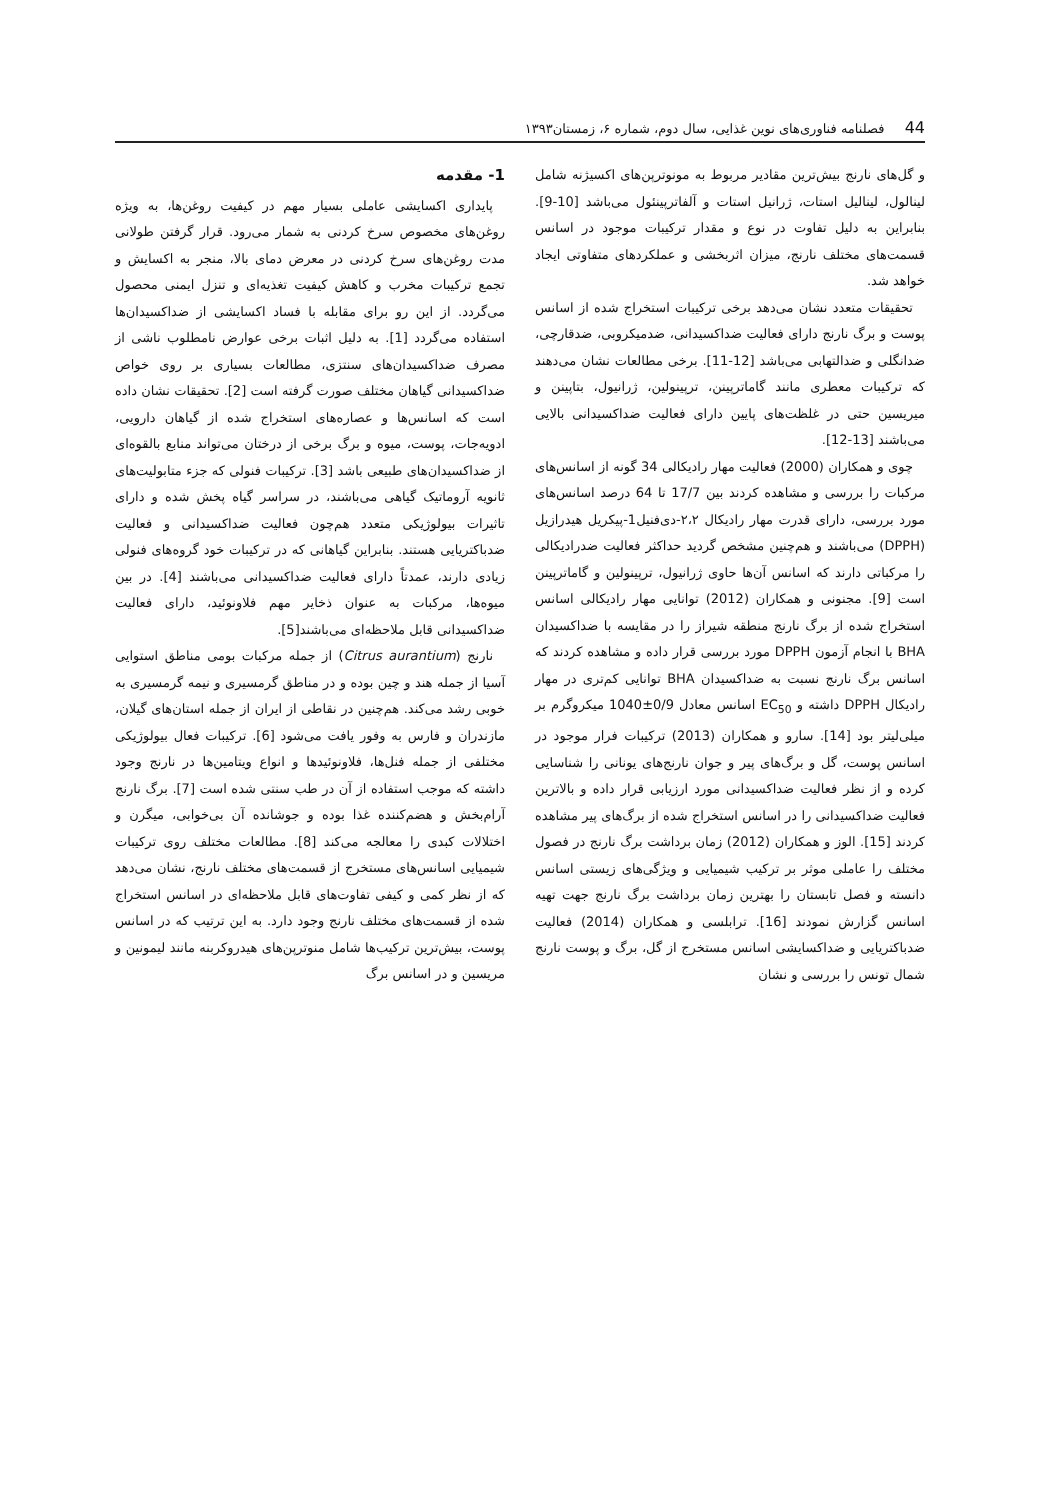44 فصلنامه فناوری‌های نوین غذایی، سال دوم، شماره ۶، زمستان۱۳۹۳
1- مقدمه
پایداری اکسایشی عاملی بسیار مهم در کیفیت روغن‌ها، به ویژه روغن‌های مخصوص سرخ کردنی به شمار می‌رود. قرار گرفتن طولانی مدت روغن‌های سرخ کردنی در معرض دمای بالا، منجر به اکسایش و تجمع ترکیبات مخرب و کاهش کیفیت تغذیه‌ای و تنزل ایمنی محصول می‌گردد. از این رو برای مقابله با فساد اکسایشی از ضداکسیدان‌ها استفاده می‌گردد [1]. به دلیل اثبات برخی عوارض نامطلوب ناشی از مصرف ضداکسیدان‌های سنتزی، مطالعات بسیاری بر روی خواص ضداکسیدانی گیاهان مختلف صورت گرفته است [2]. تحقیقات نشان داده است که اسانس‌ها و عصاره‌های استخراج شده از گیاهان دارویی، ادویه‌جات، پوست، میوه و برگ برخی از درختان می‌تواند منابع بالقوه‌ای از ضداکسیدان‌های طبیعی باشد [3]. ترکیبات فنولی که جزء متابولیت‌های ثانویه آروماتیک گیاهی می‌باشند، در سراسر گیاه پخش شده و دارای تاثیرات بیولوژیکی متعدد هم‌چون فعالیت ضداکسیدانی و فعالیت ضدباکتریایی هستند. بنابراین گیاهانی که در ترکیبات خود گروه‌های فنولی زیادی دارند، عمدتاً دارای فعالیت ضداکسیدانی می‌باشند [4]. در بین میوه‌ها، مرکبات به عنوان ذخایر مهم فلاونوئید، دارای فعالیت ضداکسیدانی قابل ملاحظه‌ای می‌باشند[5].
نارنج (Citrus aurantium) از جمله مرکبات بومی مناطق استوایی آسیا از جمله هند و چین بوده و در مناطق گرمسیری و نیمه گرمسیری به خوبی رشد می‌کند. هم‌چنین در نقاطی از ایران از جمله استان‌های گیلان، مازندران و فارس به وفور یافت می‌شود [6]. ترکیبات فعال بیولوژیکی مختلفی از جمله فنل‌ها، فلاونوئیدها و انواع ویتامین‌ها در نارنج وجود داشته که موجب استفاده از آن در طب سنتی شده است [7]. برگ نارنج آرام‌بخش و هضم‌کننده غذا بوده و جوشانده آن بی‌خوابی، میگرن و اختلالات کبدی را معالجه می‌کند [8]. مطالعات مختلف روی ترکیبات شیمیایی اسانس‌های مستخرج از قسمت‌های مختلف نارنج، نشان می‌دهد که از نظر کمی و کیفی تفاوت‌های قابل ملاحظه‌ای در اسانس استخراج شده از قسمت‌های مختلف نارنج وجود دارد. به این ترتیب که در اسانس پوست، بیش‌ترین ترکیب‌ها شامل منوترپن‌های هیدروکربنه مانند لیمونین و مریسین و در اسانس برگ
و گل‌های نارنج بیش‌ترین مقادیر مربوط به مونوترپن‌های اکسیژنه شامل لینالول، لینالیل استات، ژرانیل استات و آلفاترپینئول می‌باشد [10-9]. بنابراین به دلیل تفاوت در نوع و مقدار ترکیبات موجود در اسانس قسمت‌های مختلف نارنج، میزان اثربخشی و عملکردهای متفاوتی ایجاد خواهد شد.
تحقیقات متعدد نشان می‌دهد برخی ترکیبات استخراج شده از اسانس پوست و برگ نارنج دارای فعالیت ضداکسیدانی، ضدمیکروبی، ضدقارچی، ضدانگلی و ضدالتهابی می‌باشد [12-11]. برخی مطالعات نشان می‌دهند که ترکیبات معطری مانند گاماترپینن، ترپینولین، ژرانیول، بتاپینن و میریسین حتی در غلظت‌های پایین دارای فعالیت ضداکسیدانی بالایی می‌باشند [13-12].
چوی و همکاران (2000) فعالیت مهار رادیکالی 34 گونه از اسانس‌های مرکبات را بررسی و مشاهده کردند بین 17/7 تا 64 درصد اسانس‌های مورد بررسی، دارای قدرت مهار رادیکال ۲،۲-دی‌فنیل1-پیکریل هیدرازیل (DPPH) می‌باشند و هم‌چنین مشخص گردید حداکثر فعالیت ضدرادیکالی را مرکباتی دارند که اسانس آن‌ها حاوی ژرانیول، ترپینولین و گاماترپینن است [9]. مجنونی و همکاران (2012) توانایی مهار رادیکالی اسانس استخراج شده از برگ نارنج منطقه شیراز را در مقایسه با ضداکسیدان BHA با انجام آزمون DPPH مورد بررسی قرار داده و مشاهده کردند که اسانس برگ نارنج نسبت به ضداکسیدان BHA توانایی کم‌تری در مهار رادیکال DPPH داشته و EC<sub>50</sub> اسانس معادل 0/9±1040 میکروگرم بر میلی‌لیتر بود [14]. سارو و همکاران (2013) ترکیبات فرار موجود در اسانس پوست، گل و برگ‌های پیر و جوان نارنج‌های یونانی را شناسایی کرده و از نظر فعالیت ضداکسیدانی مورد ارزیابی قرار داده و بالاترین فعالیت ضداکسیدانی را در اسانس استخراج شده از برگ‌های پیر مشاهده کردند [15]. الوز و همکاران (2012) زمان برداشت برگ نارنج در فصول مختلف را عاملی موثر بر ترکیب شیمیایی و ویژگی‌های زیستی اسانس دانسته و فصل تابستان را بهترین زمان برداشت برگ نارنج جهت تهیه اسانس گزارش نمودند [16]. ترابلسی و همکاران (2014) فعالیت ضدباکتریایی و ضداکسایشی اسانس مستخرج از گل، برگ و پوست نارنج شمال تونس را بررسی و نشان